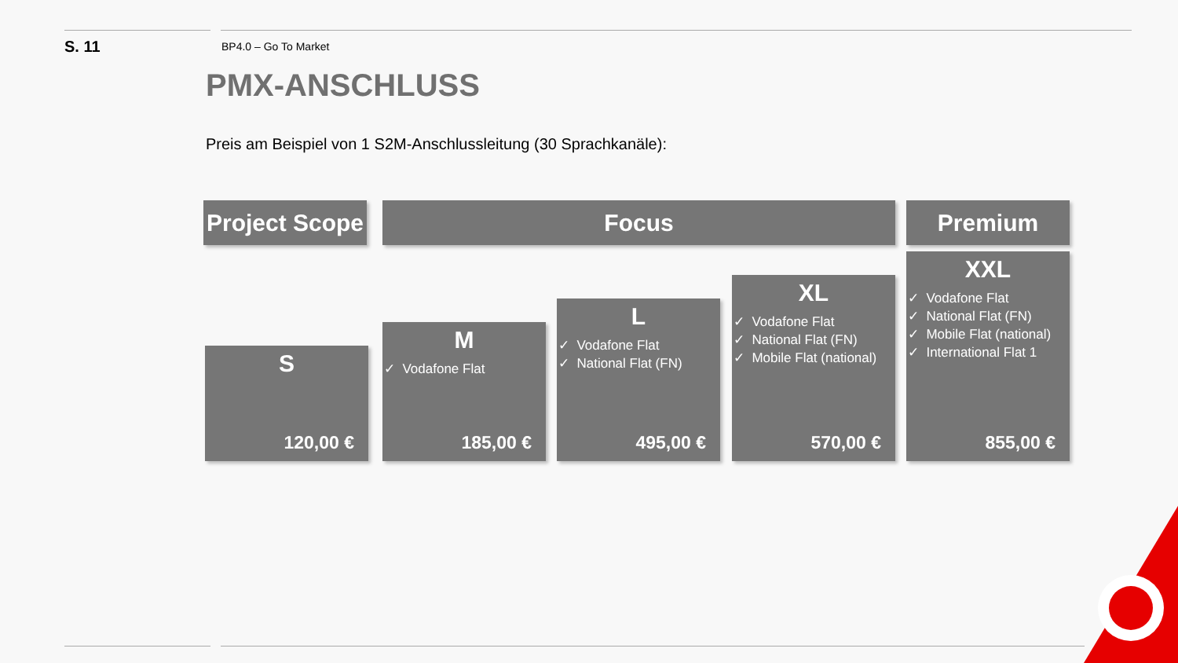S. 11
BP4.0 – Go To Market
PMX-ANSCHLUSS
Preis am Beispiel von 1 S2M-Anschlussleitung (30 Sprachkanäle):
Project Scope
Focus Premium
S
120,00 €
M
✓ Vodafone Flat
185,00 €
L
✓ Vodafone Flat
✓ National Flat (FN)
495,00 €
XL
✓ Vodafone Flat
✓ National Flat (FN)
✓ Mobile Flat (national)
570,00 €
XXL
✓ Vodafone Flat
✓ National Flat (FN)
✓ Mobile Flat (national)
✓ International Flat 1
855,00 €